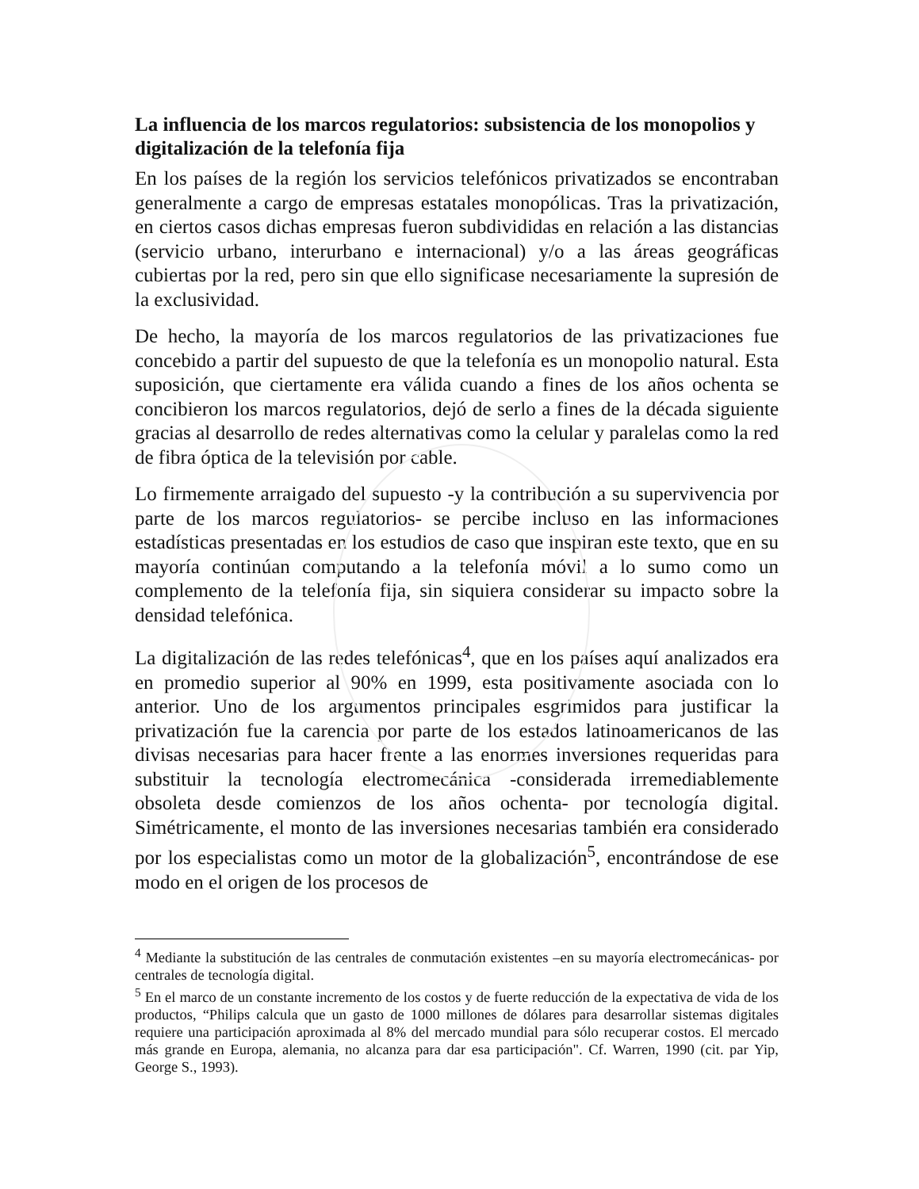La influencia de los marcos regulatorios: subsistencia de los monopolios y digitalización de la telefonía fija
En los países de la región los servicios telefónicos privatizados se encontraban generalmente a cargo de empresas estatales monopólicas. Tras la privatización, en ciertos casos dichas empresas fueron subdivididas en relación a las distancias (servicio urbano, interurbano e internacional) y/o a las áreas geográficas cubiertas por la red, pero sin que ello significase necesariamente la supresión de la exclusividad.
De hecho, la mayoría de los marcos regulatorios de las privatizaciones fue concebido a partir del supuesto de que la telefonía es un monopolio natural. Esta suposición, que ciertamente era válida cuando a fines de los años ochenta se concibieron los marcos regulatorios, dejó de serlo a fines de la década siguiente gracias al desarrollo de redes alternativas como la celular y paralelas como la red de fibra óptica de la televisión por cable.
Lo firmemente arraigado del supuesto -y la contribución a su supervivencia por parte de los marcos regulatorios- se percibe incluso en las informaciones estadísticas presentadas en los estudios de caso que inspiran este texto, que en su mayoría continúan computando a la telefonía móvil a lo sumo como un complemento de la telefonía fija, sin siquiera considerar su impacto sobre la densidad telefónica.
La digitalización de las redes telefónicas<sup>4</sup>, que en los países aquí analizados era en promedio superior al 90% en 1999, esta positivamente asociada con lo anterior. Uno de los argumentos principales esgrimidos para justificar la privatización fue la carencia por parte de los estados latinoamericanos de las divisas necesarias para hacer frente a las enormes inversiones requeridas para substituir la tecnología electromecánica -considerada irremediablemente obsoleta desde comienzos de los años ochenta- por tecnología digital. Simétricamente, el monto de las inversiones necesarias también era considerado por los especialistas como un motor de la globalización<sup>5</sup>, encontrándose de ese modo en el origen de los procesos de
<sup>4</sup> Mediante la substitución de las centrales de conmutación existentes –en su mayoría electromecánicas- por centrales de tecnología digital.
<sup>5</sup> En el marco de un constante incremento de los costos y de fuerte reducción de la expectativa de vida de los productos, “Philips calcula que un gasto de 1000 millones de dólares para desarrollar sistemas digitales requiere una participación aproximada al 8% del mercado mundial para sólo recuperar costos. El mercado más grande en Europa, alemania, no alcanza para dar esa participación". Cf. Warren, 1990 (cit. par Yip, George S., 1993).